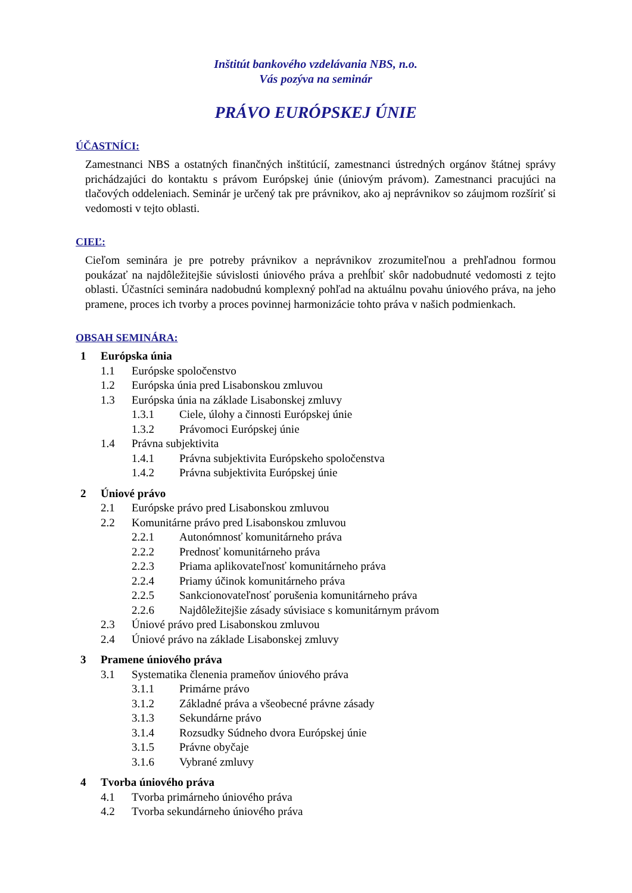Inštitút bankového vzdelávania NBS, n.o.
Vás pozýva na seminár
PRÁVO EURÓPSKEJ ÚNIE
ÚČASTNÍCI:
Zamestnanci NBS a ostatných finančných inštitúcií, zamestnanci ústredných orgánov štátnej správy prichádzajúci do kontaktu s právom Európskej únie (úniovým právom). Zamestnanci pracujúci na tlačových oddeleniach. Seminár je určený tak pre právnikov, ako aj neprávnikov so záujmom rozšíriť si vedomosti v tejto oblasti.
CIEĽ:
Cieľom seminára je pre potreby právnikov a neprávnikov zrozumiteľnou a prehľadnou formou poukázať na najdôležitejšie súvislosti úniového práva a prehĺbiť skôr nadobudnuté vedomosti z tejto oblasti. Účastníci seminára nadobudnú komplexný pohľad na aktuálnu povahu úniového práva, na jeho pramene, proces ich tvorby a proces povinnej harmonizácie tohto práva v našich podmienkach.
OBSAH SEMINÁRA:
1 Európska únia
1.1 Európske spoločenstvo
1.2 Európska únia pred Lisabonskou zmluvou
1.3 Európska únia na základe Lisabonskej zmluvy
1.3.1 Ciele, úlohy a činnosti Európskej únie
1.3.2 Právomoci Európskej únie
1.4 Právna subjektivita
1.4.1 Právna subjektivita Európskeho spoločenstva
1.4.2 Právna subjektivita Európskej únie
2 Úniové právo
2.1 Európske právo pred Lisabonskou zmluvou
2.2 Komunitárne právo pred Lisabonskou zmluvou
2.2.1 Autonómnosť komunitárneho práva
2.2.2 Prednosť komunitárneho práva
2.2.3 Priama aplikovateľnosť komunitárneho práva
2.2.4 Priamy účinok komunitárneho práva
2.2.5 Sankcionovateľnosť porušenia komunitárneho práva
2.2.6 Najdôležitejšie zásady súvisiace s komunitárnym právom
2.3 Úniové právo pred Lisabonskou zmluvou
2.4 Úniové právo na základe Lisabonskej zmluvy
3 Pramene úniového práva
3.1 Systematika členenia prameňov úniového práva
3.1.1 Primárne právo
3.1.2 Základné práva a všeobecné právne zásady
3.1.3 Sekundárne právo
3.1.4 Rozsudky Súdneho dvora Európskej únie
3.1.5 Právne obyčaje
3.1.6 Vybrané zmluvy
4 Tvorba úniového práva
4.1 Tvorba primárneho úniového práva
4.2 Tvorba sekundárneho úniového práva